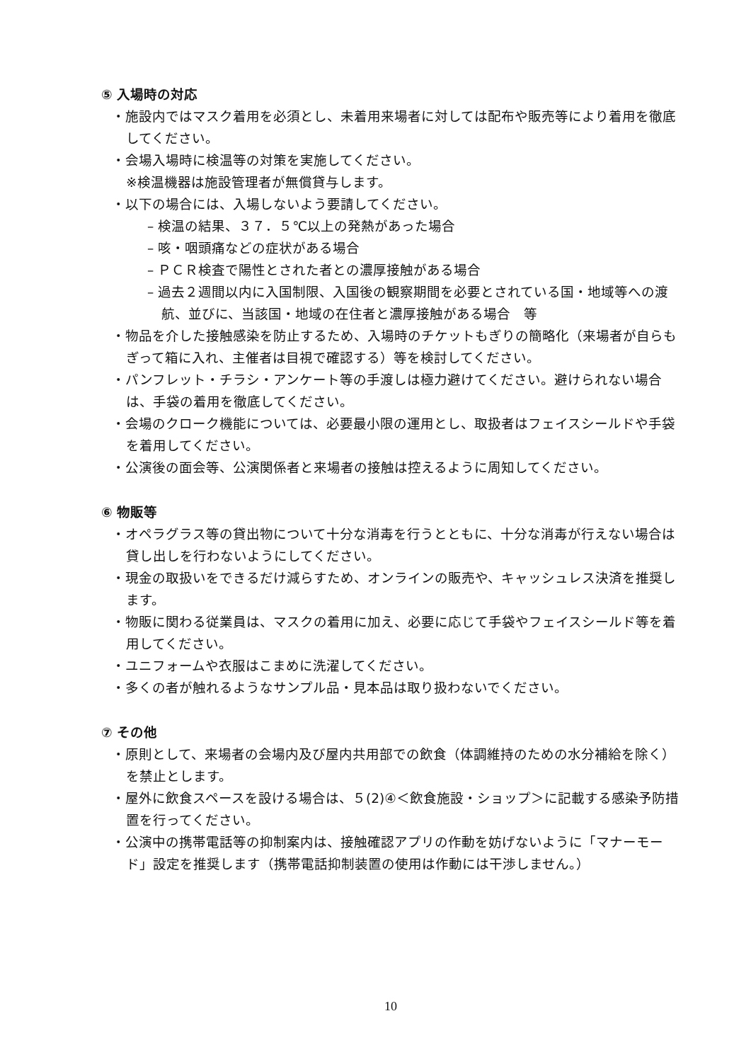⑤ 入場時の対応
・施設内ではマスク着用を必須とし、未着用来場者に対しては配布や販売等により着用を徹底してください。
・会場入場時に検温等の対策を実施してください。
※検温機器は施設管理者が無償貸与します。
・以下の場合には、入場しないよう要請してください。
– 検温の結果、３７．５℃以上の発熱があった場合
– 咳・咽頭痛などの症状がある場合
– ＰＣＲ検査で陽性とされた者との濃厚接触がある場合
– 過去２週間以内に入国制限、入国後の観察期間を必要とされている国・地域等への渡航、並びに、当該国・地域の在住者と濃厚接触がある場合　等
・物品を介した接触感染を防止するため、入場時のチケットもぎりの簡略化（来場者が自らもぎって箱に入れ、主催者は目視で確認する）等を検討してください。
・パンフレット・チラシ・アンケート等の手渡しは極力避けてください。避けられない場合は、手袋の着用を徹底してください。
・会場のクローク機能については、必要最小限の運用とし、取扱者はフェイスシールドや手袋を着用してください。
・公演後の面会等、公演関係者と来場者の接触は控えるように周知してください。
⑥ 物販等
・オペラグラス等の貸出物について十分な消毒を行うとともに、十分な消毒が行えない場合は貸し出しを行わないようにしてください。
・現金の取扱いをできるだけ減らすため、オンラインの販売や、キャッシュレス決済を推奨します。
・物販に関わる従業員は、マスクの着用に加え、必要に応じて手袋やフェイスシールド等を着用してください。
・ユニフォームや衣服はこまめに洗濯してください。
・多くの者が触れるようなサンプル品・見本品は取り扱わないでください。
⑦ その他
・原則として、来場者の会場内及び屋内共用部での飲食（体調維持のための水分補給を除く）を禁止とします。
・屋外に飲食スペースを設ける場合は、５(2)④＜飲食施設・ショップ＞に記載する感染予防措置を行ってください。
・公演中の携帯電話等の抑制案内は、接触確認アプリの作動を妨げないように「マナーモード」設定を推奨します（携帯電話抑制装置の使用は作動には干渉しません。）
10